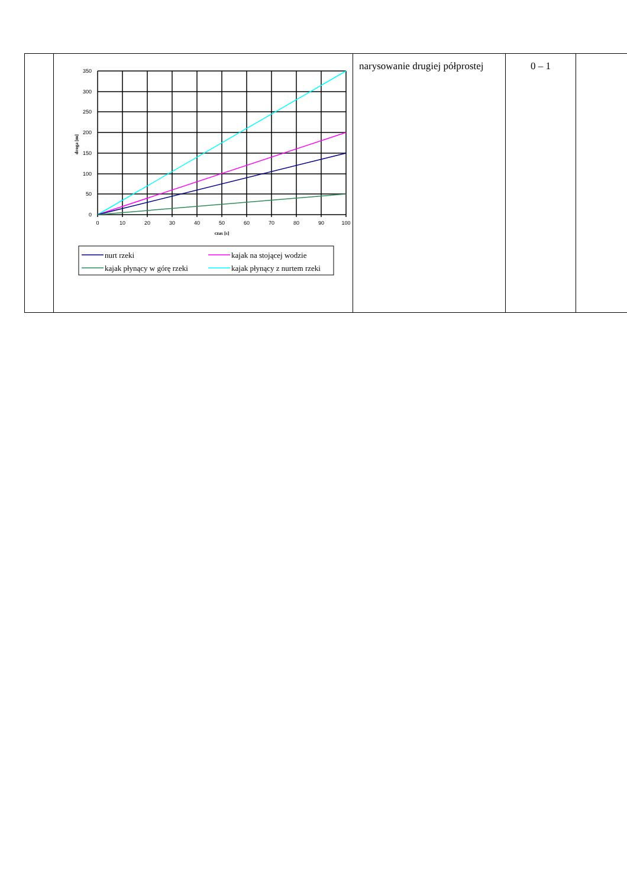| | 350 300 250 200 150 100 50 0 0 10 20 30 40 50 60 70 80 90 100 czas [s] droga [m] nurt rzeki kajak na stojącej wodzie kajak płynący w górę rzeki kajak płynący z nurtem rzeki | narysowanie drugiej półprostej | 0 – 1 | |